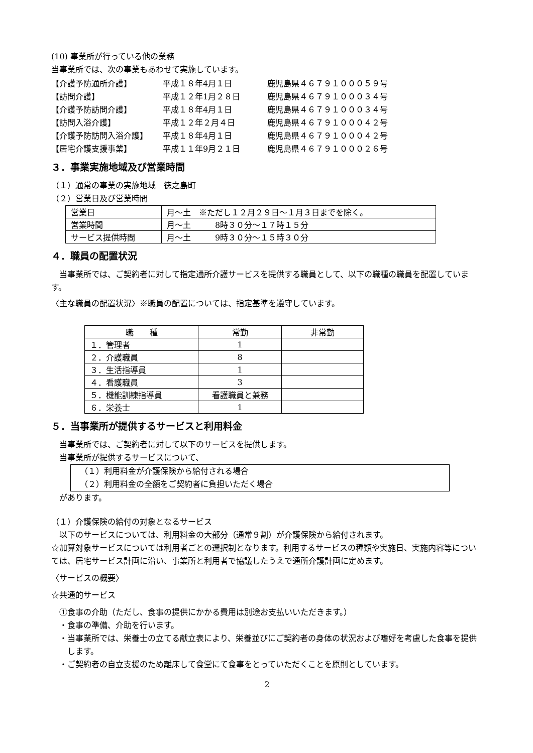(10) 事業所が行っている他の業務
当事業所では、次の事業もあわせて実施しています。
| 【介護予防通所介護】 | 平成１８年4月１日 | 鹿児島県４６７９１０００５９号 |
| 【訪問介護】 | 平成１２年1月２８日 | 鹿児島県４６７９１０００３４号 |
| 【介護予防訪問介護】 | 平成１８年4月１日 | 鹿児島県４６７９１０００３４号 |
| 【訪問入浴介護】 | 平成１２年２月４日 | 鹿児島県４６７９１０００４２号 |
| 【介護予防訪問入浴介護】 | 平成１８年4月１日 | 鹿児島県４６７９１０００４２号 |
| 【居宅介護支援事業】 | 平成１１年9月２１日 | 鹿児島県４６７９１０００２６号 |
３．事業実施地域及び営業時間
（１）通常の事業の実施地域　徳之島町
（２）営業日及び営業時間
| 営業日 | 月～土 ※ただし１２月２９日～１月３日までを除く。 |
| 営業時間 | 月～土 8時３０分～１７時１５分 |
| サービス提供時間 | 月～土 9時３０分～１５時３０分 |
４．職員の配置状況
　当事業所では、ご契約者に対して指定通所介護サービスを提供する職員として、以下の職種の職員を配置しています。
〈主な職員の配置状況〉※職員の配置については、指定基準を遵守しています。
| 職 種 | 常勤 | 非常勤 |
| --- | --- | --- |
| １．管理者 | 1 | |
| ２．介護職員 | 8 | |
| ３．生活指導員 | 1 | |
| ４．看護職員 | 3 | |
| ５．機能訓練指導員 | 看護職員と兼務 | |
| ６．栄養士 | 1 | |
５．当事業所が提供するサービスと利用料金
　当事業所では、ご契約者に対して以下のサービスを提供します。
　当事業所が提供するサービスについて、
（１）利用料金が介護保険から給付される場合
（２）利用料金の全額をご契約者に負担いただく場合
　があります。
（１）介護保険の給付の対象となるサービス
　以下のサービスについては、利用料金の大部分（通常９割）が介護保険から給付されます。
☆加算対象サービスについては利用者ごとの選択制となります。利用するサービスの種類や実施日、実施内容等については、居宅サービス計画に沿い、事業所と利用者で協議したうえで通所介護計画に定めます。
〈サービスの概要〉
☆共通的サービス
　①食事の介助（ただし、食事の提供にかかる費用は別途お支払いいただきます。）
　・食事の準備、介助を行います。
・当事業所では、栄養士の立てる献立表により、栄養並びにご契約者の身体の状況および嗜好を考慮した食事を提供します。
　・ご契約者の自立支援のため離床して食堂にて食事をとっていただくことを原則としています。
2